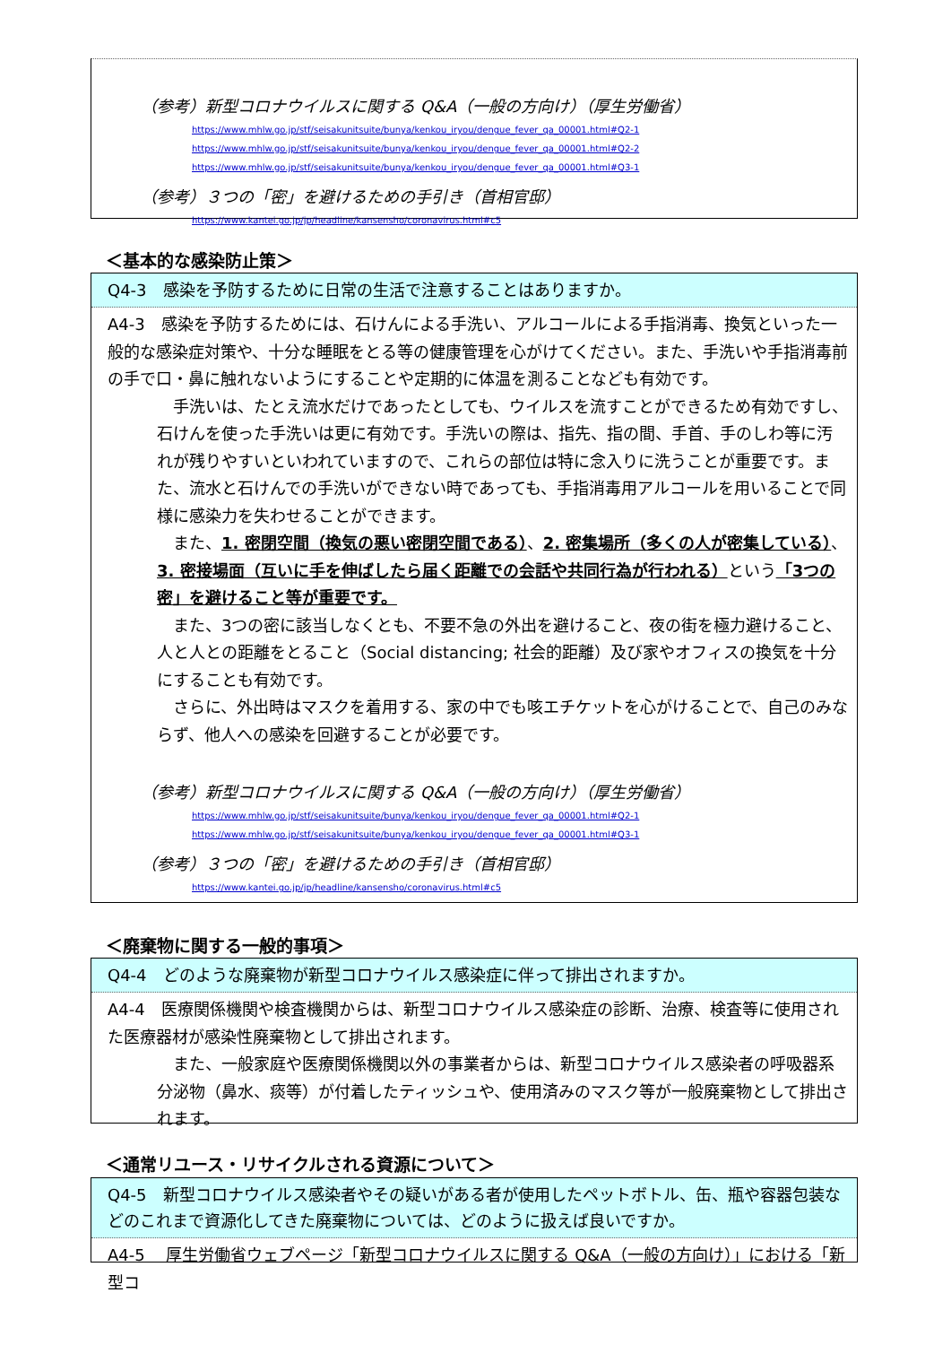（参考）新型コロナウイルスに関する Q&A（一般の方向け）（厚生労働省）
https://www.mhlw.go.jp/stf/seisakunitsuite/bunya/kenkou_iryou/dengue_fever_qa_00001.html#Q2-1
https://www.mhlw.go.jp/stf/seisakunitsuite/bunya/kenkou_iryou/dengue_fever_qa_00001.html#Q2-2
https://www.mhlw.go.jp/stf/seisakunitsuite/bunya/kenkou_iryou/dengue_fever_qa_00001.html#Q3-1
（参考）３つの「密」を避けるための手引き（首相官邸）
https://www.kantei.go.jp/jp/headline/kansensho/coronavirus.html#c5
＜基本的な感染防止策＞
Q4-3　感染を予防するために日常の生活で注意することはありますか。
A4-3　感染を予防するためには、石けんによる手洗い、アルコールによる手指消毒、換気といった一般的な感染症対策や、十分な睡眠をとる等の健康管理を心がけてください。また、手洗いや手指消毒前の手で口・鼻に触れないようにすることや定期的に体温を測ることなども有効です。
　手洗いは、たとえ流水だけであったとしても、ウイルスを流すことができるため有効ですし、石けんを使った手洗いは更に有効です。手洗いの際は、指先、指の間、手首、手のしわ等に汚れが残りやすいといわれていますので、これらの部位は特に念入りに洗うことが重要です。また、流水と石けんでの手洗いができない時であっても、手指消毒用アルコールを用いることで同様に感染力を失わせることができます。
　また、1. 密閉空間（換気の悪い密閉空間である）、2. 密集場所（多くの人が密集している）、3. 密接場面（互いに手を伸ばしたら届く距離での会話や共同行為が行われる）という「3つの密」を避けること等が重要です。
　また、3つの密に該当しなくとも、不要不急の外出を避けること、夜の街を極力避けること、人と人との距離をとること（Social distancing; 社会的距離）及び家やオフィスの換気を十分にすることも有効です。
　さらに、外出時はマスクを着用する、家の中でも咳エチケットを心がけることで、自己のみならず、他人への感染を回避することが必要です。
（参考）新型コロナウイルスに関する Q&A（一般の方向け）（厚生労働省）
https://www.mhlw.go.jp/stf/seisakunitsuite/bunya/kenkou_iryou/dengue_fever_qa_00001.html#Q2-1
https://www.mhlw.go.jp/stf/seisakunitsuite/bunya/kenkou_iryou/dengue_fever_qa_00001.html#Q3-1
（参考）３つの「密」を避けるための手引き（首相官邸）
https://www.kantei.go.jp/jp/headline/kansensho/coronavirus.html#c5
＜廃棄物に関する一般的事項＞
Q4-4　どのような廃棄物が新型コロナウイルス感染症に伴って排出されますか。
A4-4　医療関係機関や検査機関からは、新型コロナウイルス感染症の診断、治療、検査等に使用された医療器材が感染性廃棄物として排出されます。
　また、一般家庭や医療関係機関以外の事業者からは、新型コロナウイルス感染者の呼吸器系分泌物（鼻水、痰等）が付着したティッシュや、使用済みのマスク等が一般廃棄物として排出されます。
＜通常リユース・リサイクルされる資源について＞
Q4-5　新型コロナウイルス感染者やその疑いがある者が使用したペットボトル、缶、瓶や容器包装などのこれまで資源化してきた廃棄物については、どのように扱えば良いですか。
A4-5　 厚生労働省ウェブページ「新型コロナウイルスに関する Q&A（一般の方向け）」における「新型コ